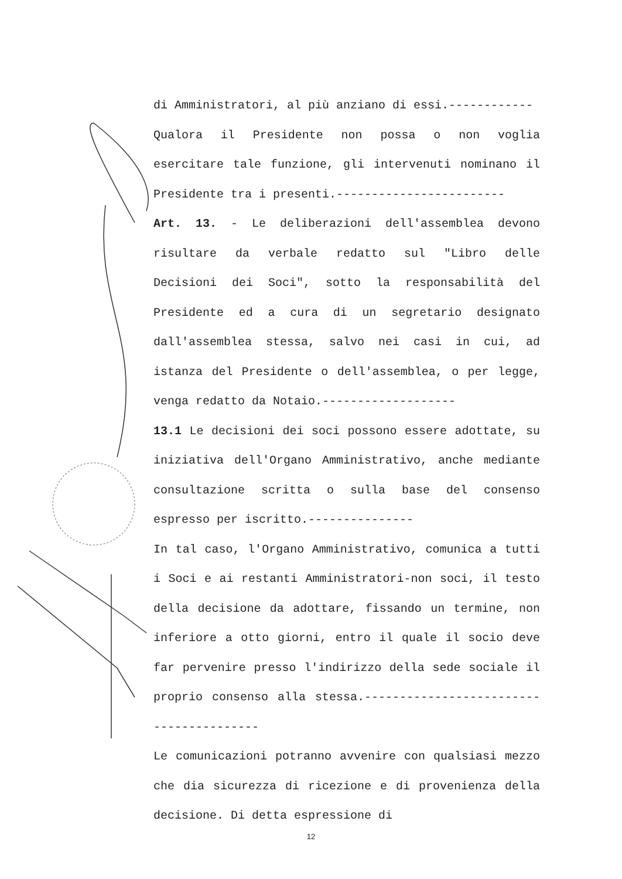di Amministratori, al più anziano di essi.------------
Qualora il Presidente non possa o non voglia esercitare tale funzione, gli intervenuti nominano il Presidente tra i presenti.------------------------
Art. 13. - Le deliberazioni dell'assemblea devono risultare da verbale redatto sul "Libro delle Decisioni dei Soci", sotto la responsabilità del Presidente ed a cura di un segretario designato dall'assemblea stessa, salvo nei casi in cui, ad istanza del Presidente o dell'assemblea, o per legge, venga redatto da Notaio.-------------------
13.1 Le decisioni dei soci possono essere adottate, su iniziativa dell'Organo Amministrativo, anche mediante consultazione scritta o sulla base del consenso espresso per iscritto.---------------
In tal caso, l'Organo Amministrativo, comunica a tutti i Soci e ai restanti Amministratori-non soci, il testo della decisione da adottare, fissando un termine, non inferiore a otto giorni, entro il quale il socio deve far pervenire presso l'indirizzo della sede sociale il proprio consenso alla stessa.----------------------------------------
Le comunicazioni potranno avvenire con qualsiasi mezzo che dia sicurezza di ricezione e di provenienza della decisione. Di detta espressione di
12